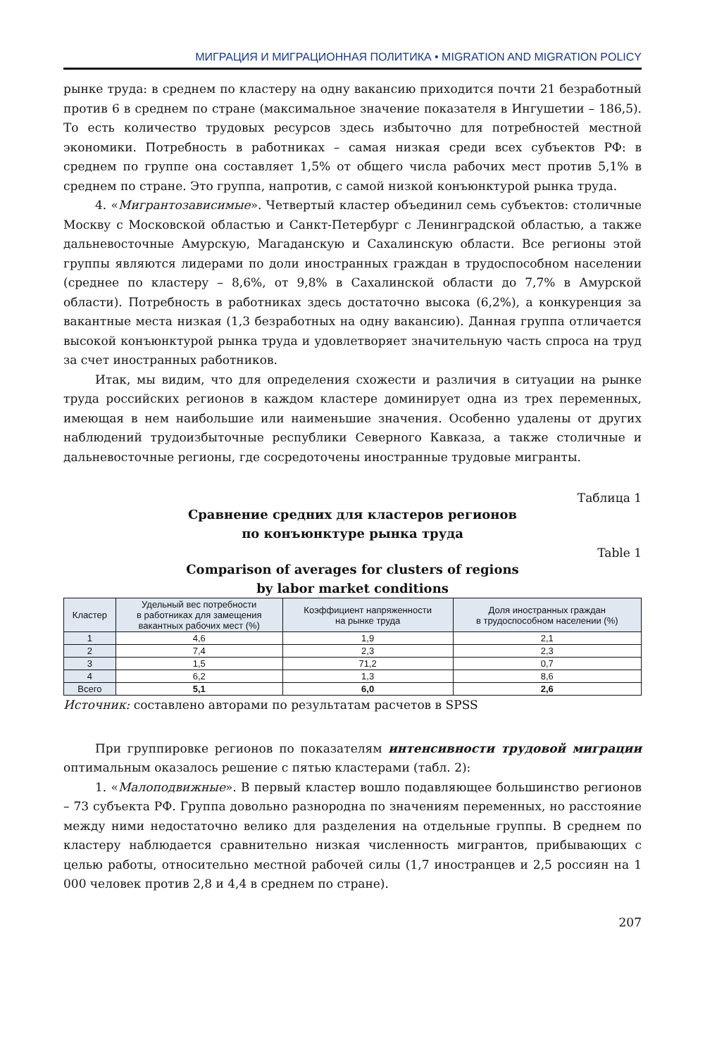МИГРАЦИЯ И МИГРАЦИОННАЯ ПОЛИТИКА • MIGRATION AND MIGRATION POLICY
рынке труда: в среднем по кластеру на одну вакансию приходится почти 21 безработный против 6 в среднем по стране (максимальное значение показателя в Ингушетии – 186,5). То есть количество трудовых ресурсов здесь избыточно для потребностей местной экономики. Потребность в работниках – самая низкая среди всех субъектов РФ: в среднем по группе она составляет 1,5% от общего числа рабочих мест против 5,1% в среднем по стране. Это группа, напротив, с самой низкой конъюнктурой рынка труда.
4. «Мигрантозависимые». Четвертый кластер объединил семь субъектов: столичные Москву с Московской областью и Санкт-Петербург с Ленинградской областью, а также дальневосточные Амурскую, Магаданскую и Сахалинскую области. Все регионы этой группы являются лидерами по доли иностранных граждан в трудоспособном населении (среднее по кластеру – 8,6%, от 9,8% в Сахалинской области до 7,7% в Амурской области). Потребность в работниках здесь достаточно высока (6,2%), а конкуренция за вакантные места низкая (1,3 безработных на одну вакансию). Данная группа отличается высокой конъюнктурой рынка труда и удовлетворяет значительную часть спроса на труд за счет иностранных работников.
Итак, мы видим, что для определения схожести и различия в ситуации на рынке труда российских регионов в каждом кластере доминирует одна из трех переменных, имеющая в нем наибольшие или наименьшие значения. Особенно удалены от других наблюдений трудоизбыточные республики Северного Кавказа, а также столичные и дальневосточные регионы, где сосредоточены иностранные трудовые мигранты.
Таблица 1
Сравнение средних для кластеров регионов
по конъюнктуре рынка труда
Table 1
Comparison of averages for clusters of regions
by labor market conditions
| Кластер | Удельный вес потребности в работниках для замещения вакантных рабочих мест (%) | Коэффициент напряженности на рынке труда | Доля иностранных граждан в трудоспособном населении (%) |
| --- | --- | --- | --- |
| 1 | 4,6 | 1,9 | 2,1 |
| 2 | 7,4 | 2,3 | 2,3 |
| 3 | 1,5 | 71,2 | 0,7 |
| 4 | 6,2 | 1,3 | 8,6 |
| Всего | 5,1 | 6,0 | 2,6 |
Источник: составлено авторами по результатам расчетов в SPSS
При группировке регионов по показателям интенсивности трудовой миграции оптимальным оказалось решение с пятью кластерами (табл. 2):
1. «Малоподвижные». В первый кластер вошло подавляющее большинство регионов – 73 субъекта РФ. Группа довольно разнородна по значениям переменных, но расстояние между ними недостаточно велико для разделения на отдельные группы. В среднем по кластеру наблюдается сравнительно низкая численность мигрантов, прибывающих с целью работы, относительно местной рабочей силы (1,7 иностранцев и 2,5 россиян на 1 000 человек против 2,8 и 4,4 в среднем по стране).
207